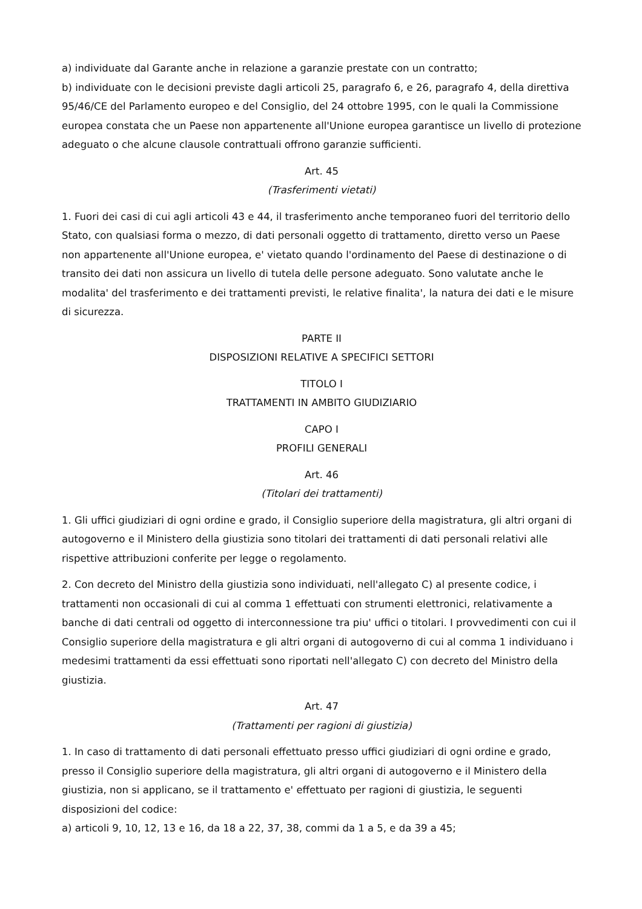a) individuate dal Garante anche in relazione a garanzie prestate con un contratto;
b) individuate con le decisioni previste dagli articoli 25, paragrafo 6, e 26, paragrafo 4, della direttiva 95/46/CE del Parlamento europeo e del Consiglio, del 24 ottobre 1995, con le quali la Commissione europea constata che un Paese non appartenente all'Unione europea garantisce un livello di protezione adeguato o che alcune clausole contrattuali offrono garanzie sufficienti.
Art. 45
(Trasferimenti vietati)
1. Fuori dei casi di cui agli articoli 43 e 44, il trasferimento anche temporaneo fuori del territorio dello Stato, con qualsiasi forma o mezzo, di dati personali oggetto di trattamento, diretto verso un Paese non appartenente all'Unione europea, e' vietato quando l'ordinamento del Paese di destinazione o di transito dei dati non assicura un livello di tutela delle persone adeguato. Sono valutate anche le modalita' del trasferimento e dei trattamenti previsti, le relative finalita', la natura dei dati e le misure di sicurezza.
PARTE II
DISPOSIZIONI RELATIVE A SPECIFICI SETTORI
TITOLO I
TRATTAMENTI IN AMBITO GIUDIZIARIO
CAPO I
PROFILI GENERALI
Art. 46
(Titolari dei trattamenti)
1. Gli uffici giudiziari di ogni ordine e grado, il Consiglio superiore della magistratura, gli altri organi di autogoverno e il Ministero della giustizia sono titolari dei trattamenti di dati personali relativi alle rispettive attribuzioni conferite per legge o regolamento.
2. Con decreto del Ministro della giustizia sono individuati, nell'allegato C) al presente codice, i trattamenti non occasionali di cui al comma 1 effettuati con strumenti elettronici, relativamente a banche di dati centrali od oggetto di interconnessione tra piu' uffici o titolari. I provvedimenti con cui il Consiglio superiore della magistratura e gli altri organi di autogoverno di cui al comma 1 individuano i medesimi trattamenti da essi effettuati sono riportati nell'allegato C) con decreto del Ministro della giustizia.
Art. 47
(Trattamenti per ragioni di giustizia)
1. In caso di trattamento di dati personali effettuato presso uffici giudiziari di ogni ordine e grado, presso il Consiglio superiore della magistratura, gli altri organi di autogoverno e il Ministero della giustizia, non si applicano, se il trattamento e' effettuato per ragioni di giustizia, le seguenti disposizioni del codice:
a) articoli 9, 10, 12, 13 e 16, da 18 a 22, 37, 38, commi da 1 a 5, e da 39 a 45;